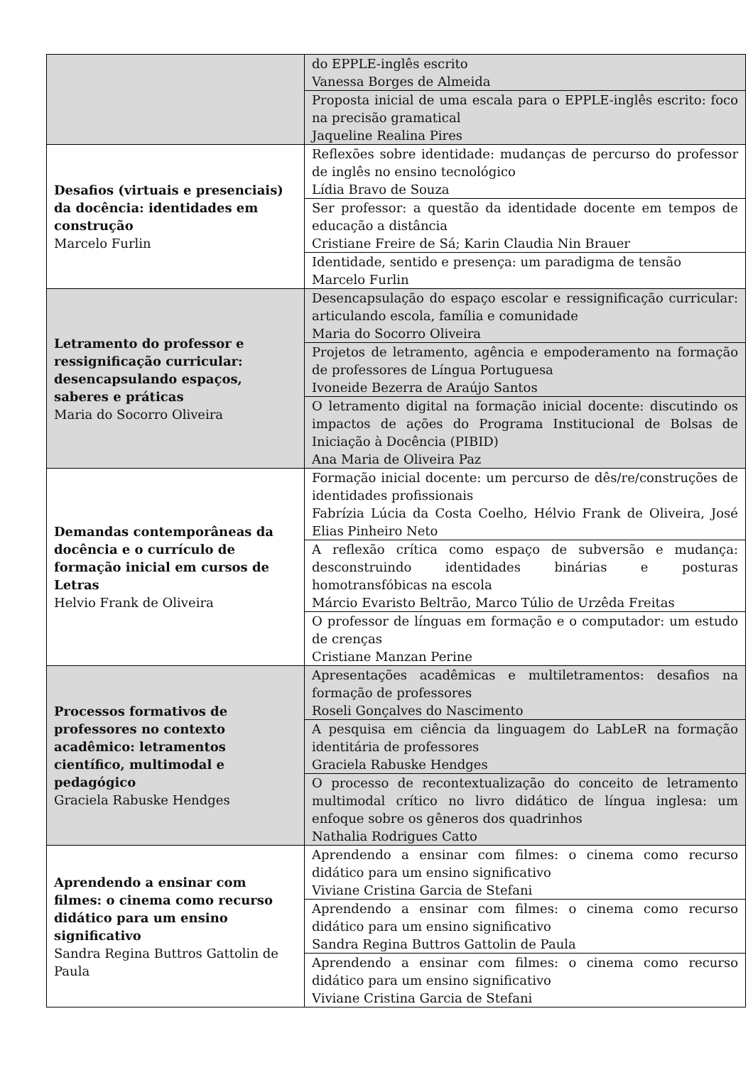| | do EPPLE-inglês escrito Vanessa Borges de Almeida |
| | Proposta inicial de uma escala para o EPPLE-inglês escrito: foco na precisão gramatical Jaqueline Realina Pires |
| Desafios (virtuais e presenciais) da docência: identidades em construção Marcelo Furlin | Reflexões sobre identidade: mudanças de percurso do professor de inglês no ensino tecnológico Lídia Bravo de Souza |
| | Ser professor: a questão da identidade docente em tempos de educação a distância Cristiane Freire de Sá; Karin Claudia Nin Brauer |
| | Identidade, sentido e presença: um paradigma de tensão Marcelo Furlin |
| Letramento do professor e ressignificação curricular: desencapsulando espaços, saberes e práticas Maria do Socorro Oliveira | Desencapsulação do espaço escolar e ressignificação curricular: articulando escola, família e comunidade Maria do Socorro Oliveira |
| | Projetos de letramento, agência e empoderamento na formação de professores de Língua Portuguesa Ivoneide Bezerra de Araújo Santos |
| | O letramento digital na formação inicial docente: discutindo os impactos de ações do Programa Institucional de Bolsas de Iniciação à Docência (PIBID) Ana Maria de Oliveira Paz |
| Demandas contemporâneas da docência e o currículo de formação inicial em cursos de Letras Helvio Frank de Oliveira | Formação inicial docente: um percurso de dês/re/construções de identidades profissionais Fabrízia Lúcia da Costa Coelho, Hélvio Frank de Oliveira, José Elias Pinheiro Neto |
| | A reflexão crítica como espaço de subversão e mudança: desconstruindo identidades binárias e posturas homotransfóbicas na escola Márcio Evaristo Beltrão, Marco Túlio de Urzêda Freitas |
| | O professor de línguas em formação e o computador: um estudo de crenças Cristiane Manzan Perine |
| Processos formativos de professores no contexto acadêmico: letramentos científico, multimodal e pedagógico Graciela Rabuske Hendges | Apresentações acadêmicas e multiletramentos: desafios na formação de professores Roseli Gonçalves do Nascimento |
| | A pesquisa em ciência da linguagem do LabLeR na formação identitária de professores Graciela Rabuske Hendges |
| | O processo de recontextualização do conceito de letramento multimodal crítico no livro didático de língua inglesa: um enfoque sobre os gêneros dos quadrinhos Nathalia Rodrigues Catto |
| Aprendendo a ensinar com filmes: o cinema como recurso didático para um ensino significativo Sandra Regina Buttros Gattolin de Paula | Aprendendo a ensinar com filmes: o cinema como recurso didático para um ensino significativo Viviane Cristina Garcia de Stefani |
| | Aprendendo a ensinar com filmes: o cinema como recurso didático para um ensino significativo Sandra Regina Buttros Gattolin de Paula |
| | Aprendendo a ensinar com filmes: o cinema como recurso didático para um ensino significativo Viviane Cristina Garcia de Stefani |